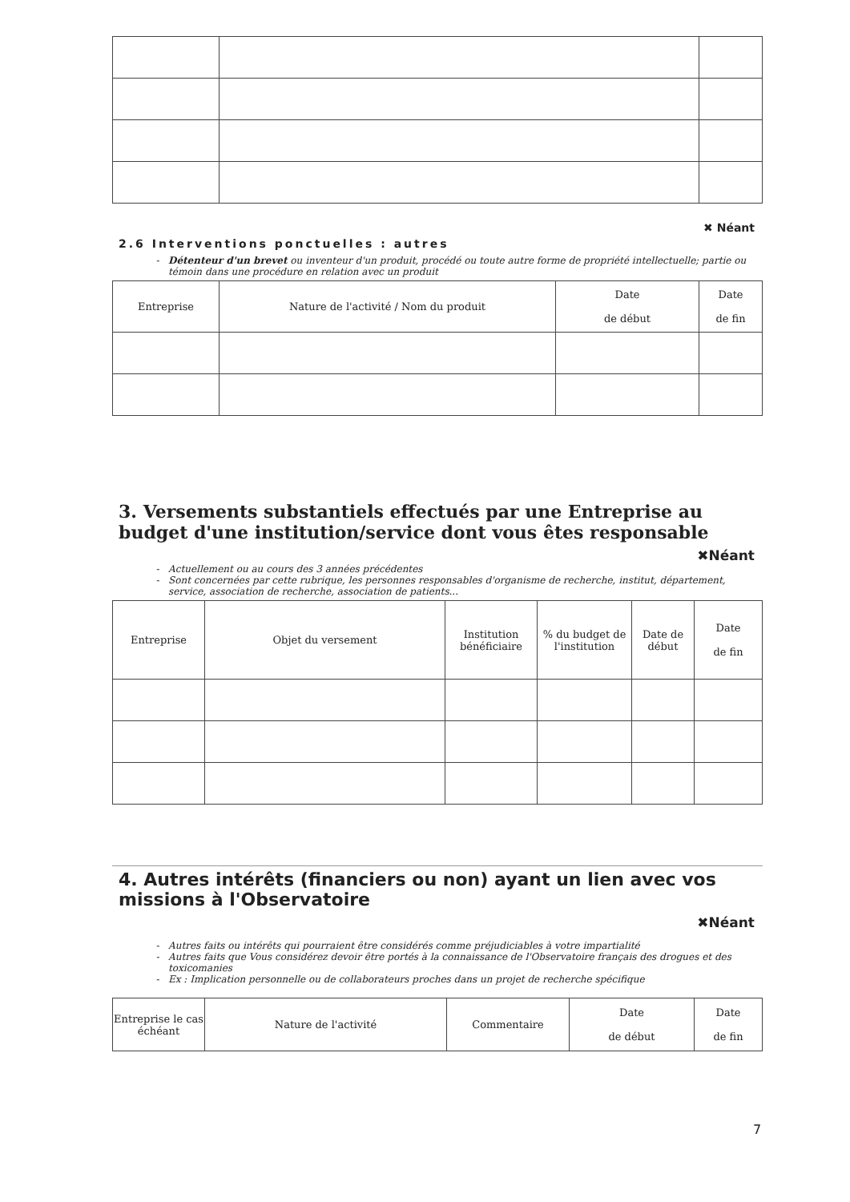✖ Néant
2.6 Interventions ponctuelles : autres
Détenteur d'un brevet ou inventeur d'un produit, procédé ou toute autre forme de propriété intellectuelle; partie ou témoin dans une procédure en relation avec un produit
| Entreprise | Nature de l'activité / Nom du produit | Date de début | Date de fin |
| --- | --- | --- | --- |
3. Versements substantiels effectués par une Entreprise au budget d'une institution/service dont vous êtes responsable
✖Néant
Actuellement ou au cours des 3 années précédentes
Sont concernées par cette rubrique, les personnes responsables d'organisme de recherche, institut, département, service, association de recherche, association de patients...
| Entreprise | Objet du versement | Institution bénéficiaire | % du budget de l'institution | Date de début | Date de fin |
| --- | --- | --- | --- | --- | --- |
4. Autres intérêts (financiers ou non) ayant un lien avec vos missions à l'Observatoire
✖Néant
Autres faits ou intérêts qui pourraient être considérés comme préjudiciables à votre impartialité
Autres faits que Vous considérez devoir être portés à la connaissance de l'Observatoire français des drogues et des toxicomanies
Ex : Implication personnelle ou de collaborateurs proches dans un projet de recherche spécifique
| Entreprise le cas échéant | Nature de l'activité | Commentaire | Date de début | Date de fin |
| --- | --- | --- | --- | --- |
7